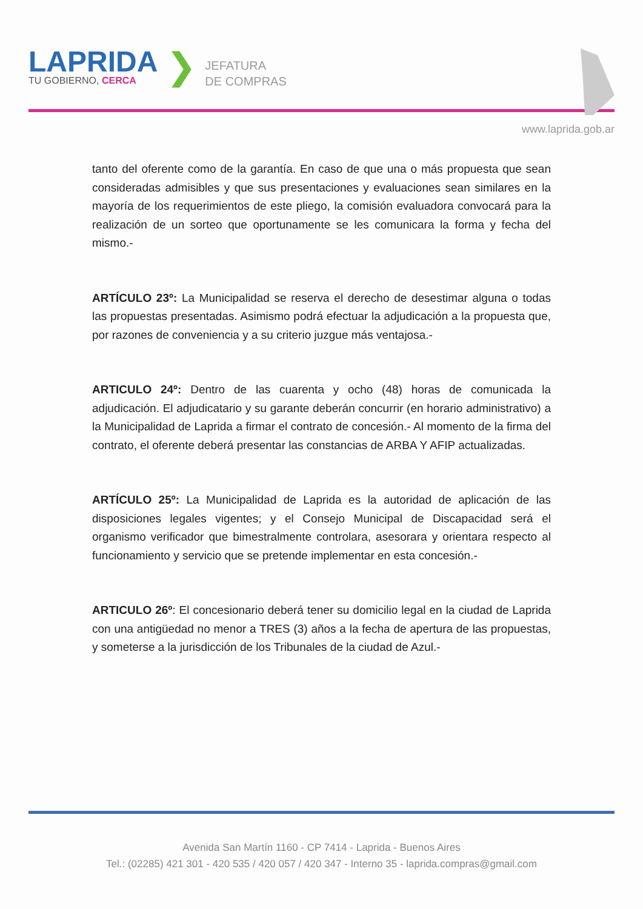LAPRIDA
TU GOBIERNO, CERCA
❯
JEFATURA
DE COMPRAS
www.laprida.gob.ar
tanto del oferente como de la garantía. En caso de que una o más propuesta que sean consideradas admisibles y que sus presentaciones y evaluaciones sean similares en la mayoría de los requerimientos de este pliego, la comisión evaluadora convocará para la realización de un sorteo que oportunamente se les comunicara la forma y fecha del mismo.-
ARTÍCULO 23º: La Municipalidad se reserva el derecho de desestimar alguna o todas las propuestas presentadas. Asimismo podrá efectuar la adjudicación a la propuesta que, por razones de conveniencia y a su criterio juzgue más ventajosa.-
ARTICULO 24º: Dentro de las cuarenta y ocho (48) horas de comunicada la adjudicación. El adjudicatario y su garante deberán concurrir (en horario administrativo) a la Municipalidad de Laprida a firmar el contrato de concesión.- Al momento de la firma del contrato, el oferente deberá presentar las constancias de ARBA Y AFIP actualizadas.
ARTÍCULO 25º: La Municipalidad de Laprida es la autoridad de aplicación de las disposiciones legales vigentes; y el Consejo Municipal de Discapacidad será el organismo verificador que bimestralmente controlara, asesorara y orientara respecto al funcionamiento y servicio que se pretende implementar en esta concesión.-
ARTICULO 26º: El concesionario deberá tener su domicilio legal en la ciudad de Laprida con una antigüedad no menor a TRES (3) años a la fecha de apertura de las propuestas, y someterse a la jurisdicción de los Tribunales de la ciudad de Azul.-
Avenida San Martín 1160 - CP 7414 - Laprida - Buenos Aires
Tel.: (02285) 421 301 - 420 535 / 420 057 / 420 347 - Interno 35 - laprida.compras@gmail.com